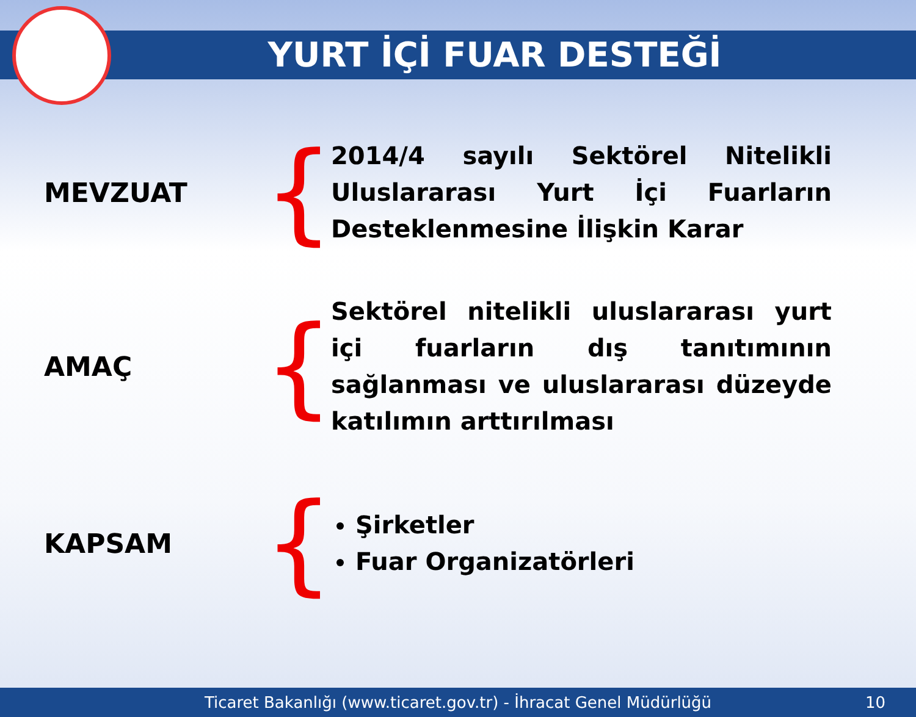YURT İÇİ FUAR DESTEĞİ
MEVZUAT
{
2014/4 sayılı Sektörel Nitelikli Uluslararası Yurt İçi Fuarların Desteklenmesine İlişkin Karar
AMAÇ
{
Sektörel nitelikli uluslararası yurt içi fuarların dış tanıtımının sağlanması ve uluslararası düzeyde katılımın arttırılması
KAPSAM
{
Şirketler
Fuar Organizatörleri
Ticaret Bakanlığı (www.ticaret.gov.tr) - İhracat Genel Müdürlüğü 10